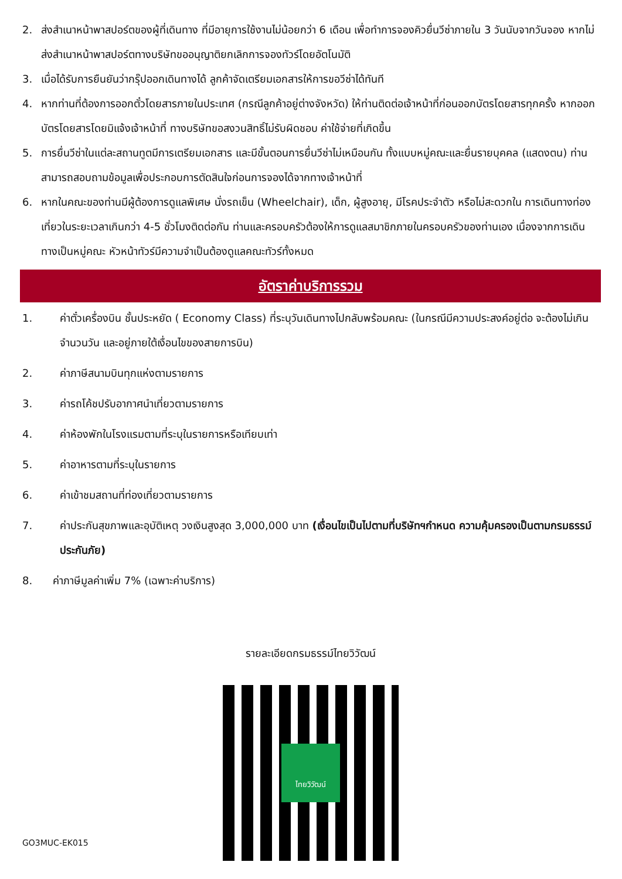2. ส่งสำเนาหน้าพาสปอร์ตของผู้ที่เดินทาง ที่มีอายุการใช้งานไม่น้อยกว่า 6 เดือน เพื่อทำการจองคิวยื่นวีซ่าภายใน 3 วันนับจากวันจอง หากไม่ส่งสำเนาหน้าพาสปอร์ตทางบริษัทขออนุญาติยกเลิกการจองทัวร์โดยอัตโนมัติ
3. เมื่อได้รับการยืนยันว่ากรุ๊ปออกเดินทางได้ ลูกค้าจัดเตรียมเอกสารให้การขอวีซ่าได้ทันที
4. หากท่านที่ต้องการออกตั๋วโดยสารภายในประเทศ (กรณีลูกค้าอยู่ต่างจังหวัด) ให้ท่านติดต่อเจ้าหน้าที่ก่อนออกบัตรโดยสารทุกครั้ง หากออกบัตรโดยสารโดยมิแจ้งเจ้าหน้าที่ ทางบริษัทขอสงวนสิทธิ์ไม่รับผิดชอบ ค่าใช้จ่ายที่เกิดขึ้น
5. การยื่นวีซ่าในแต่ละสถานทูตมีการเตรียมเอกสาร และมีขั้นตอนการยื่นวีซ่าไม่เหมือนกัน ทั้งแบบหมู่คณะและยื่นรายบุคคล (แสดงตน) ท่านสามารถสอบถามข้อมูลเพื่อประกอบการตัดสินใจก่อนการจองได้จากทางเจ้าหน้าที่
6. หากในคณะของท่านมีผู้ต้องการดูแลพิเศษ นั่งรถเข็น (Wheelchair), เด็ก, ผู้สูงอายุ, มีโรคประจำตัว หรือไม่สะดวกใน การเดินทางท่องเที่ยวในระยะเวลาเกินกว่า 4-5 ชั่วโมงติดต่อกัน ท่านและครอบครัวต้องให้การดูแลสมาชิกภายในครอบครัวของท่านเอง เนื่องจากการเดินทางเป็นหมู่คณะ หัวหน้าทัวร์มีความจำเป็นต้องดูแลคณะทัวร์ทั้งหมด
อัตราค่าบริการรวม
1. ค่าตั๋วเครื่องบิน ชั้นประหยัด ( Economy Class) ที่ระบุวันเดินทางไปกลับพร้อมคณะ (ในกรณีมีความประสงค์อยู่ต่อ จะต้องไม่เกินจำนวนวัน และอยู่ภายใต้เงื่อนไขของสายการบิน)
2. ค่าภาษีสนามบินทุกแห่งตามรายการ
3. ค่ารถโค้ชปรับอากาศนำเที่ยวตามรายการ
4. ค่าห้องพักในโรงแรมตามที่ระบุในรายการหรือเทียบเท่า
5. ค่าอาหารตามที่ระบุในรายการ
6. ค่าเข้าชมสถานที่ท่องเที่ยวตามรายการ
7. ค่าประกันสุขภาพและอุบัติเหตุ วงเงินสูงสุด 3,000,000 บาท (เงื่อนไขเป็นไปตามที่บริษัทฯกำหนด ความคุ้มครองเป็นตามกรมธรรม์ประกันภัย)
8. ค่าภาษีมูลค่าเพิ่ม 7% (เฉพาะค่าบริการ)
รายละเอียดกรมธรรม์ไทยวิวัฒน์
ไทยวิวัฒน์
GO3MUC-EK015